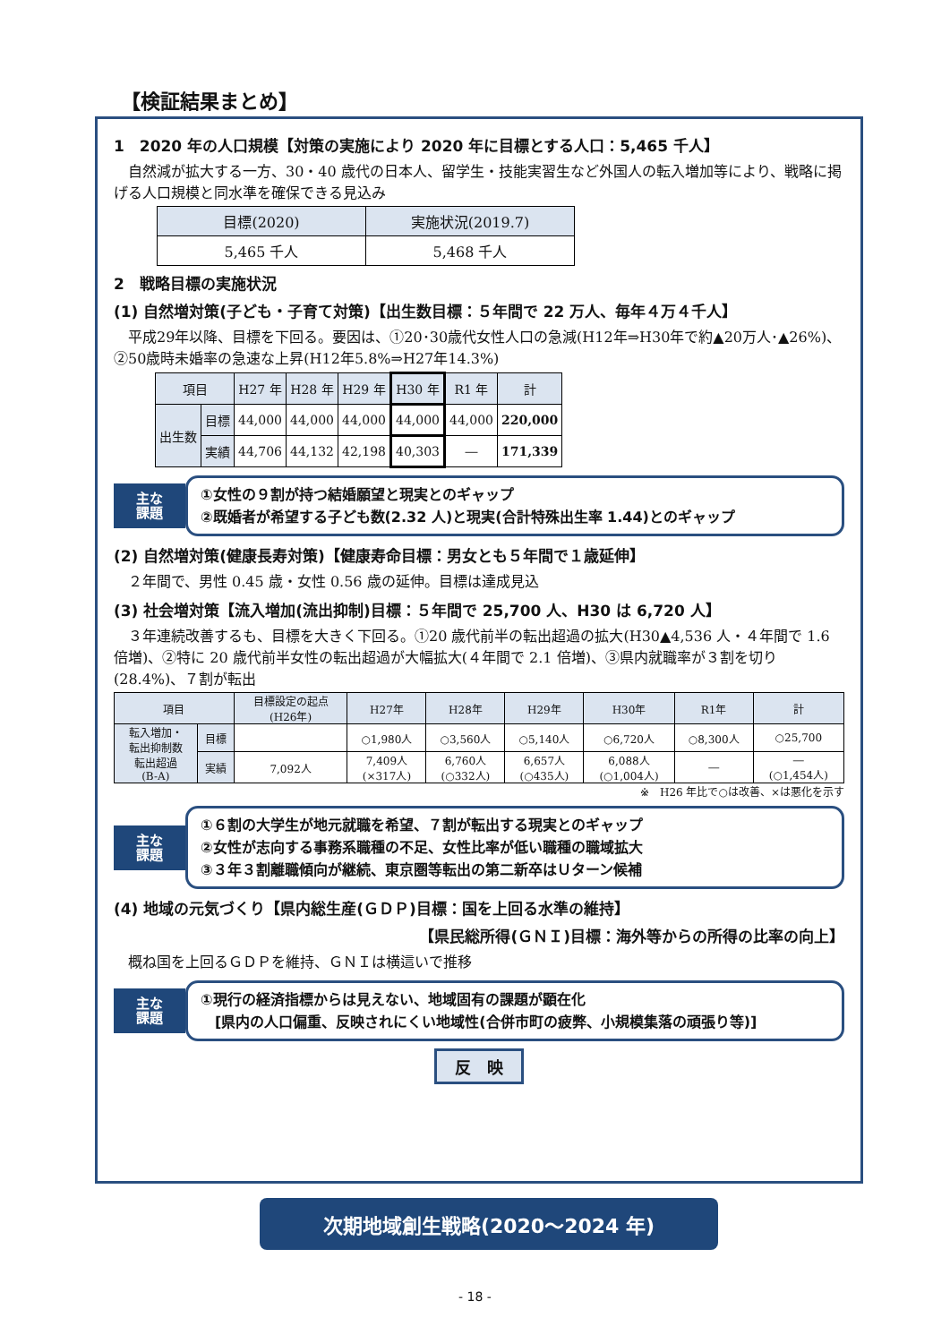【検証結果まとめ】
1　2020 年の人口規模【対策の実施により 2020 年に目標とする人口：5,465 千人】
　自然減が拡大する一方、30・40 歳代の日本人、留学生・技能実習生など外国人の転入増加等により、戦略に掲げる人口規模と同水準を確保できる見込み
| 目標(2020) | 実施状況(2019.7) |
| --- | --- |
| 5,465 千人 | 5,468 千人 |
2　戦略目標の実施状況
(1) 自然増対策(子ども・子育て対策)【出生数目標：５年間で 22 万人、毎年４万４千人】
　平成29年以降、目標を下回る。要因は、①20･30歳代女性人口の急減(H12年⇒H30年で約▲20万人･▲26%)、②50歳時未婚率の急速な上昇(H12年5.8%⇒H27年14.3%)
| 項目 | | H27 年 | H28 年 | H29 年 | H30 年 | R1 年 | 計 |
| --- | --- | --- | --- | --- | --- | --- | --- |
| 出生数 | 目標 | 44,000 | 44,000 | 44,000 | 44,000 | 44,000 | 220,000 |
| | 実績 | 44,706 | 44,132 | 42,198 | 40,303 | ― | 171,339 |
主な
課題
①女性の９割が持つ結婚願望と現実とのギャップ
②既婚者が希望する子ども数(2.32 人)と現実(合計特殊出生率 1.44)とのギャップ
(2) 自然増対策(健康長寿対策)【健康寿命目標：男女とも５年間で１歳延伸】
　２年間で、男性 0.45 歳・女性 0.56 歳の延伸。目標は達成見込
(3) 社会増対策【流入増加(流出抑制)目標：５年間で 25,700 人、H30 は 6,720 人】
　３年連続改善するも、目標を大きく下回る。①20 歳代前半の転出超過の拡大(H30▲4,536 人・４年間で 1.6 倍増)、②特に 20 歳代前半女性の転出超過が大幅拡大(４年間で 2.1 倍増)、③県内就職率が３割を切り(28.4%)、７割が転出
| 項目 | | 目標設定の起点 (H26年) | H27年 | H28年 | H29年 | H30年 | R1年 | 計 |
| --- | --- | --- | --- | --- | --- | --- | --- | --- |
| 転入増加・ 転出抑制数 転出超過 (B-A) | 目標 | | ○1,980人 | ○3,560人 | ○5,140人 | ○6,720人 | ○8,300人 | ○25,700 |
| | 実績 | 7,092人 | 7,409人 (×317人) | 6,760人 (○332人) | 6,657人 (○435人) | 6,088人 (○1,004人) | ― | ― (○1,454人) |
※　H26 年比で○は改善、×は悪化を示す
主な
課題
①６割の大学生が地元就職を希望、７割が転出する現実とのギャップ
②女性が志向する事務系職種の不足、女性比率が低い職種の職域拡大
③３年３割離職傾向が継続、東京圏等転出の第二新卒はＵターン候補
(4) 地域の元気づくり【県内総生産(ＧＤＰ)目標：国を上回る水準の維持】
【県民総所得(ＧＮＩ)目標：海外等からの所得の比率の向上】
　概ね国を上回るＧＤＰを維持、ＧＮＩは横這いで推移
主な
課題
①現行の経済指標からは見えない、地域固有の課題が顕在化
　[県内の人口偏重、反映されにくい地域性(合併市町の疲弊、小規模集落の頑張り等)]
反　映
次期地域創生戦略(2020～2024 年)
- 18 -